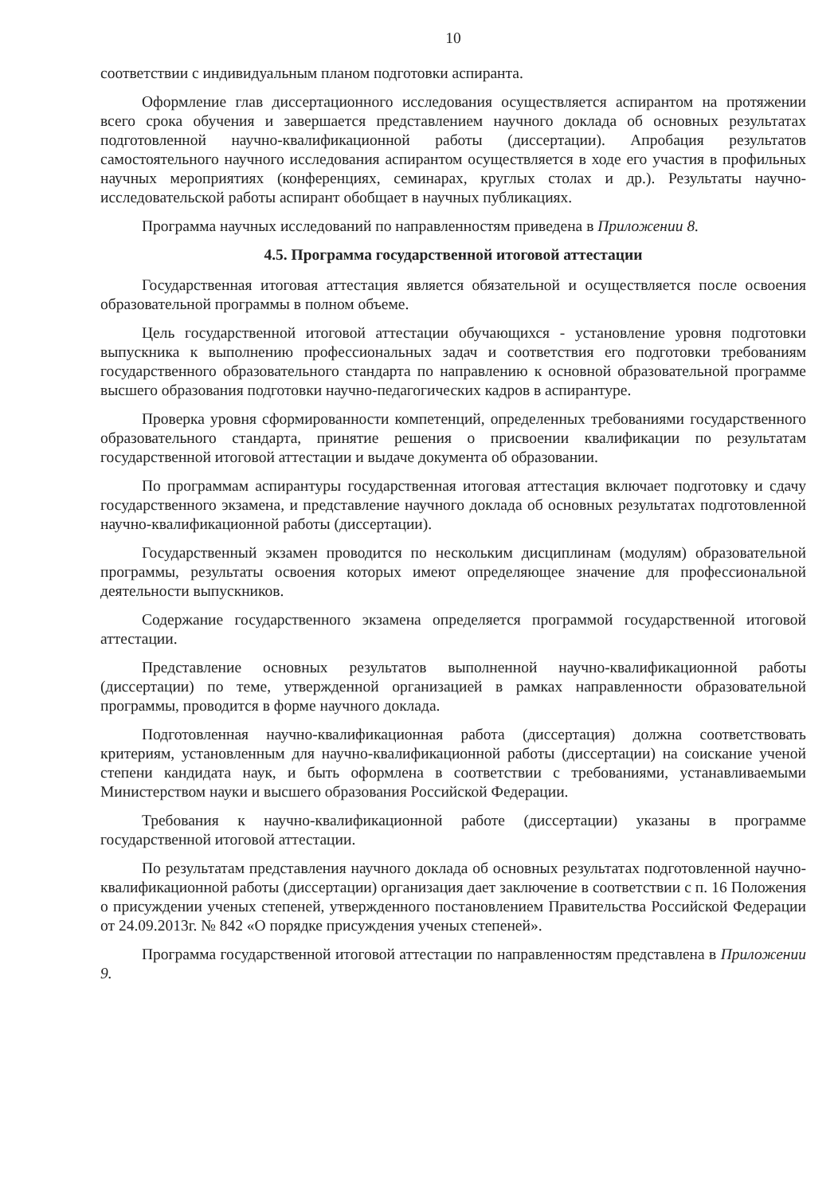10
соответствии с индивидуальным планом подготовки аспиранта.
Оформление глав диссертационного исследования осуществляется аспирантом на протяжении всего срока обучения и завершается представлением научного доклада об основных результатах подготовленной научно-квалификационной работы (диссертации). Апробация результатов самостоятельного научного исследования аспирантом осуществляется в ходе его участия в профильных научных мероприятиях (конференциях, семинарах, круглых столах и др.). Результаты научно-исследовательской работы аспирант обобщает в научных публикациях.
Программа научных исследований по направленностям приведена в Приложении 8.
4.5. Программа государственной итоговой аттестации
Государственная итоговая аттестация является обязательной и осуществляется после освоения образовательной программы в полном объеме.
Цель государственной итоговой аттестации обучающихся - установление уровня подготовки выпускника к выполнению профессиональных задач и соответствия его подготовки требованиям государственного образовательного стандарта по направлению к основной образовательной программе высшего образования подготовки научно-педагогических кадров в аспирантуре.
Проверка уровня сформированности компетенций, определенных требованиями государственного образовательного стандарта, принятие решения о присвоении квалификации по результатам государственной итоговой аттестации и выдаче документа об образовании.
По программам аспирантуры государственная итоговая аттестация включает подготовку и сдачу государственного экзамена, и представление научного доклада об основных результатах подготовленной научно-квалификационной работы (диссертации).
Государственный экзамен проводится по нескольким дисциплинам (модулям) образовательной программы, результаты освоения которых имеют определяющее значение для профессиональной деятельности выпускников.
Содержание государственного экзамена определяется программой государственной итоговой аттестации.
Представление основных результатов выполненной научно-квалификационной работы (диссертации) по теме, утвержденной организацией в рамках направленности образовательной программы, проводится в форме научного доклада.
Подготовленная научно-квалификационная работа (диссертация) должна соответствовать критериям, установленным для научно-квалификационной работы (диссертации) на соискание ученой степени кандидата наук, и быть оформлена в соответствии с требованиями, устанавливаемыми Министерством науки и высшего образования Российской Федерации.
Требования к научно-квалификационной работе (диссертации) указаны в программе государственной итоговой аттестации.
По результатам представления научного доклада об основных результатах подготовленной научно-квалификационной работы (диссертации) организация дает заключение в соответствии с п. 16 Положения о присуждении ученых степеней, утвержденного постановлением Правительства Российской Федерации от 24.09.2013г. № 842 «О порядке присуждения ученых степеней».
Программа государственной итоговой аттестации по направленностям представлена в Приложении 9.